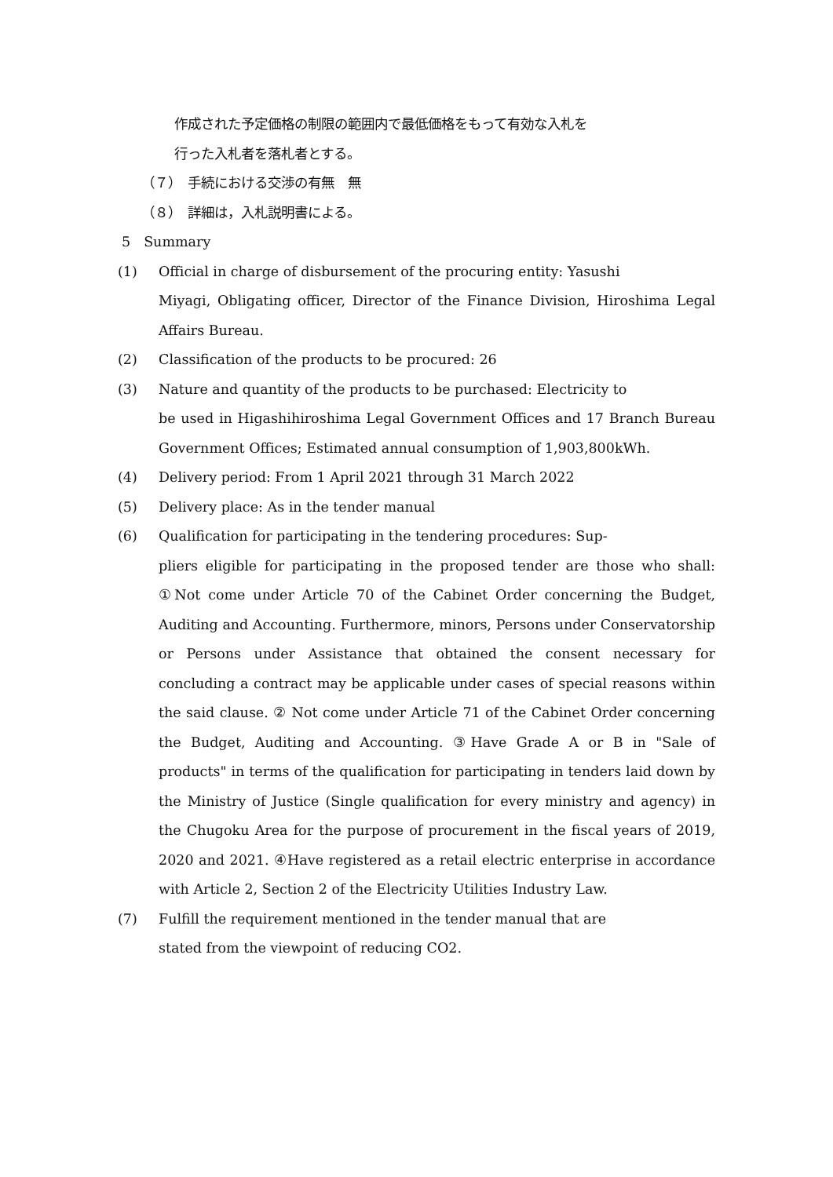作成された予定価格の制限の範囲内で最低価格をもって有効な入札を
行った入札者を落札者とする。
（７）　手続における交渉の有無　無
（８）　詳細は，入札説明書による。
5　Summary
(1) Official in charge of disbursement of the procuring entity: Yasushi
Miyagi, Obligating officer, Director of the Finance Division, Hiroshima Legal Affairs Bureau.
(2) Classification of the products to be procured: 26
(3) Nature and quantity of the products to be purchased: Electricity to
be used in Higashihiroshima Legal Government Offices and 17 Branch Bureau Government Offices; Estimated annual consumption of 1,903,800kWh.
(4) Delivery period: From 1 April 2021 through 31 March 2022
(5) Delivery place: As in the tender manual
(6) Qualification for participating in the tendering procedures: Sup-
pliers eligible for participating in the proposed tender are those who shall: ①Not come under Article 70 of the Cabinet Order concerning the Budget, Auditing and Accounting. Furthermore, minors, Persons under Conservatorship or Persons under Assistance that obtained the consent necessary for concluding a contract may be applicable under cases of special reasons within the said clause. ② Not come under Article 71 of the Cabinet Order concerning the Budget, Auditing and Accounting. ③Have Grade A or B in "Sale of products" in terms of the qualification for participating in tenders laid down by the Ministry of Justice (Single qualification for every ministry and agency) in the Chugoku Area for the purpose of procurement in the fiscal years of 2019, 2020 and 2021. ④Have registered as a retail electric enterprise in accordance with Article 2, Section 2 of the Electricity Utilities Industry Law.
(7) Fulfill the requirement mentioned in the tender manual that are
stated from the viewpoint of reducing CO2.